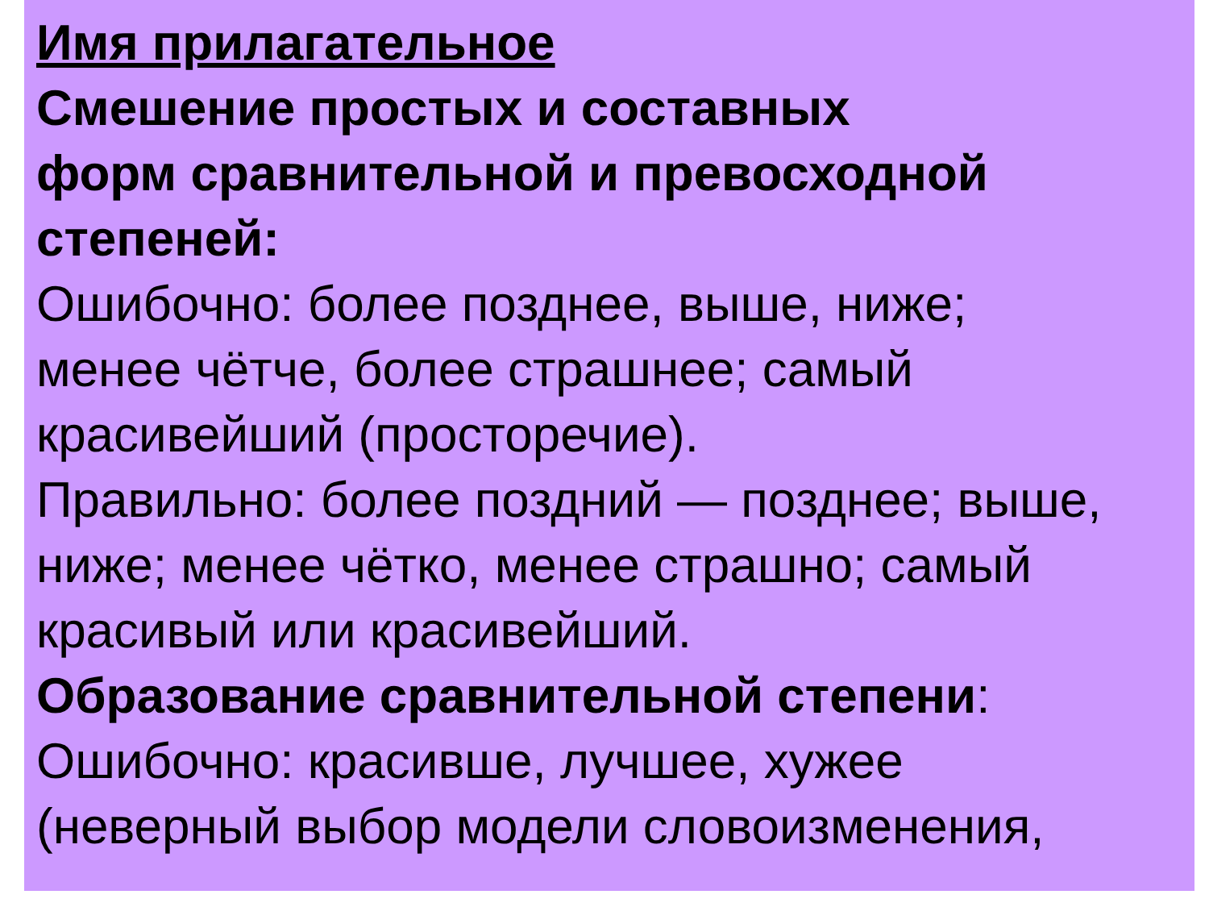Имя прилагательное
Смешение простых и составных
форм сравнительной и превосходной
степеней:
Ошибочно: более позднее, выше, ниже;
менее чётче, более страшнее; самый
красивейший (просторечие).
Правильно: более поздний — позднее; выше,
ниже; менее чётко, менее страшно; самый
красивый или красивейший.
Образование сравнительной степени:
Ошибочно: красивше, лучшее, хужее
(неверный выбор модели словоизменения,